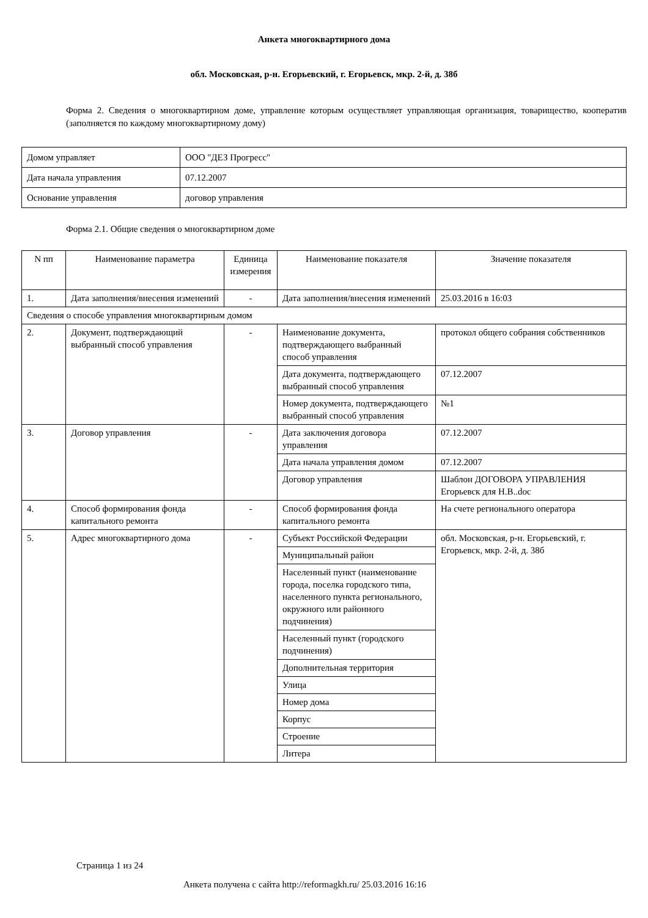Анкета многоквартирного дома
обл. Московская, р-н. Егорьевский, г. Егорьевск, мкр. 2-й, д. 38б
Форма 2. Сведения о многоквартирном доме, управление которым осуществляет управляющая организация, товарищество, кооператив (заполняется по каждому многоквартирному дому)
| Домом управляет | ООО "ДЕЗ Прогресс" |
| Дата начала управления | 07.12.2007 |
| Основание управления | договор управления |
Форма 2.1. Общие сведения о многоквартирном доме
| N пп | Наименование параметра | Единица измерения | Наименование показателя | Значение показателя |
| --- | --- | --- | --- | --- |
| 1. | Дата заполнения/внесения изменений | - | Дата заполнения/внесения изменений | 25.03.2016 в 16:03 |
| Сведения о способе управления многоквартирным домом | | | | |
| 2. | Документ, подтверждающий выбранный способ управления | - | Наименование документа, подтверждающего выбранный способ управления | протокол общего собрания собственников |
| | | | Дата документа, подтверждающего выбранный способ управления | 07.12.2007 |
| | | | Номер документа, подтверждающего выбранный способ управления | №1 |
| 3. | Договор управления | - | Дата заключения договора управления | 07.12.2007 |
| | | | Дата начала управления домом | 07.12.2007 |
| | | | Договор управления | Шаблон ДОГОВОРА УПРАВЛЕНИЯ Егорьевск для Н.В..doc |
| 4. | Способ формирования фонда капитального ремонта | - | Способ формирования фонда капитального ремонта | На счете регионального оператора |
| 5. | Адрес многоквартирного дома | - | Субъект Российской Федерации | обл. Московская, р-н. Егорьевский, г. Егорьевск, мкр. 2-й, д. 38б |
| | | | Муниципальный район | |
| | | | Населенный пункт (наименование города, поселка городского типа, населенного пункта регионального, окружного или районного подчинения) | |
| | | | Населенный пункт (городского подчинения) | |
| | | | Дополнительная территория | |
| | | | Улица | |
| | | | Номер дома | |
| | | | Корпус | |
| | | | Строение | |
| | | | Литера | |
Страница 1 из 24
Анкета получена с сайта http://reformagkh.ru/ 25.03.2016 16:16